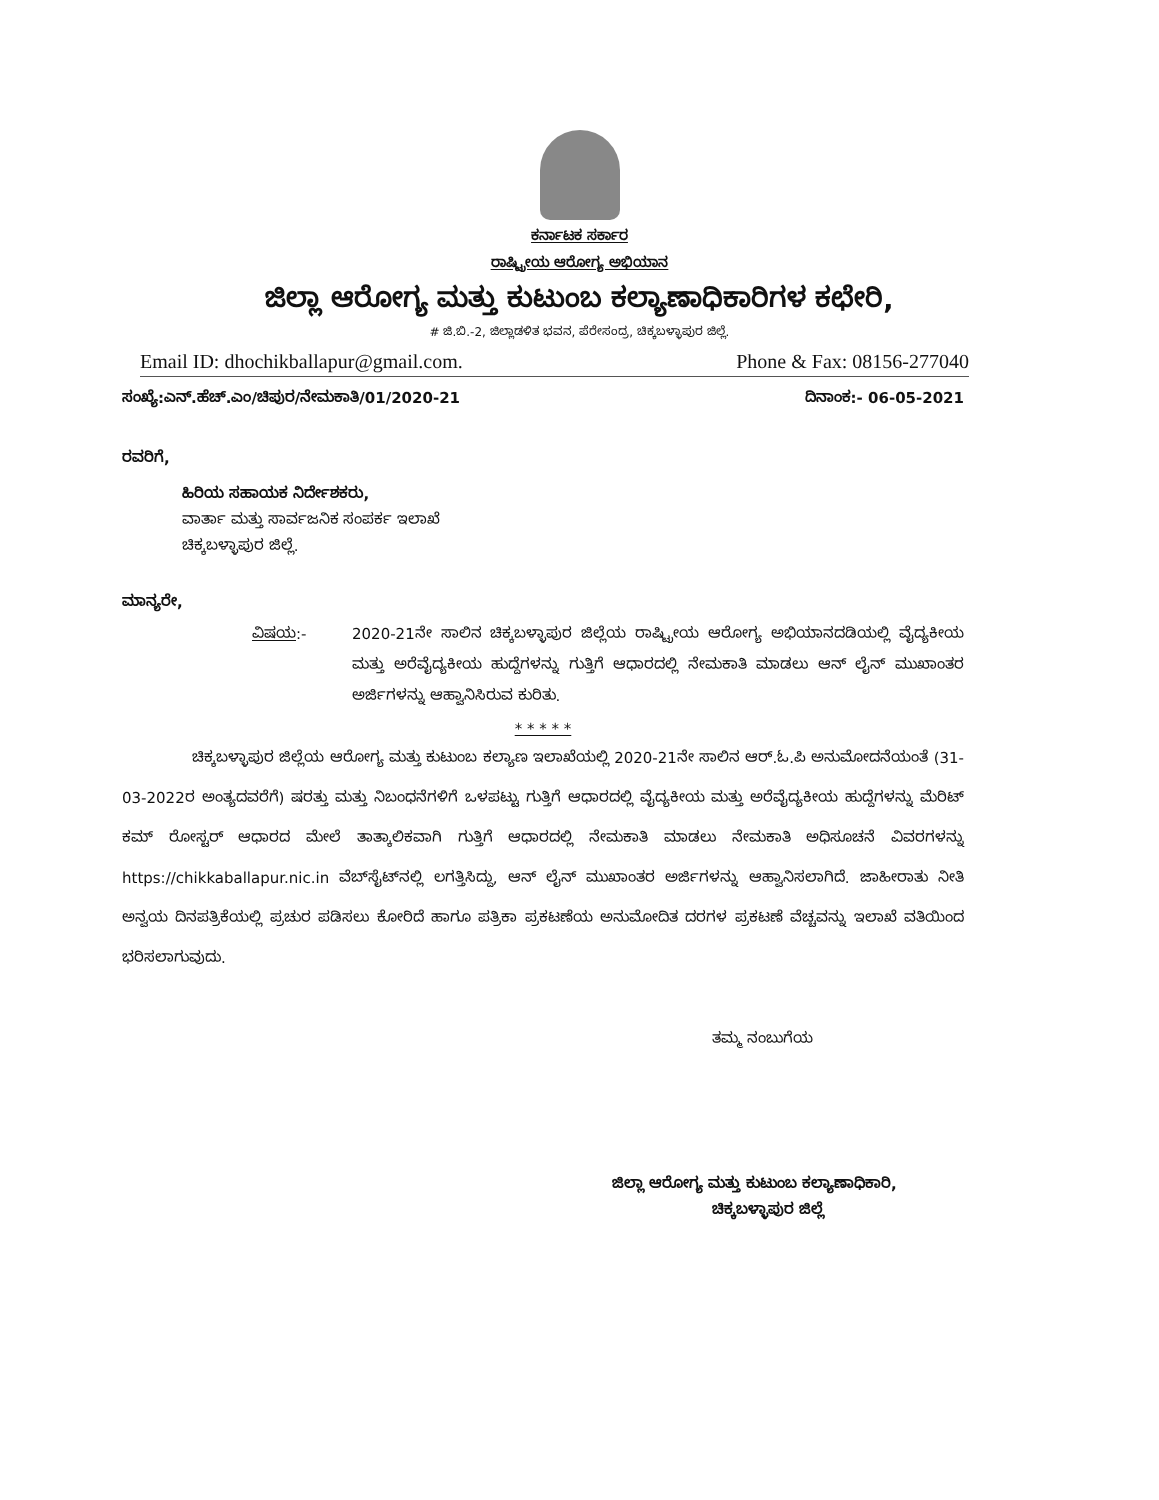ಕರ್ನಾಟಕ ಸರ್ಕಾರ
ರಾಷ್ಟ್ರೀಯ ಆರೋಗ್ಯ ಅಭಿಯಾನ
ಜಿಲ್ಲಾ ಆರೋಗ್ಯ ಮತ್ತು ಕುಟುಂಬ ಕಲ್ಯಾಣಾಧಿಕಾರಿಗಳ ಕಛೇರಿ,
# ಜಿ.ಬಿ.-2, ಜಿಲ್ಲಾಡಳಿತ ಭವನ, ಪೆರೇಸಂದ್ರ, ಚಿಕ್ಕಬಳ್ಳಾಪುರ ಜಿಲ್ಲೆ.
Email ID: dhochikballapur@gmail.com. Phone & Fax: 08156-277040
ಸಂಖ್ಯೆ:ಎನ್.ಹೆಚ್.ಎಂ/ಚಿಪುರ/ನೇಮಕಾತಿ/01/2020-21 ದಿನಾಂಕ:- 06-05-2021
ರವರಿಗೆ,
ಹಿರಿಯ ಸಹಾಯಕ ನಿರ್ದೇಶಕರು,
ವಾರ್ತಾ ಮತ್ತು ಸಾರ್ವಜನಿಕ ಸಂಪರ್ಕ ಇಲಾಖೆ
ಚಿಕ್ಕಬಳ್ಳಾಪುರ ಜಿಲ್ಲೆ.
ಮಾನ್ಯರೇ,
ವಿಷಯ:- 2020-21ನೇ ಸಾಲಿನ ಚಿಕ್ಕಬಳ್ಳಾಪುರ ಜಿಲ್ಲೆಯ ರಾಷ್ಟ್ರೀಯ ಆರೋಗ್ಯ ಅಭಿಯಾನದಡಿಯಲ್ಲಿ ವೈದ್ಯಕೀಯ ಮತ್ತು ಅರೆವೈದ್ಯಕೀಯ ಹುದ್ದೆಗಳನ್ನು ಗುತ್ತಿಗೆ ಆಧಾರದಲ್ಲಿ ನೇಮಕಾತಿ ಮಾಡಲು ಆನ್ ಲೈನ್ ಮುಖಾಂತರ ಅರ್ಜಿಗಳನ್ನು ಆಹ್ವಾನಿಸಿರುವ ಕುರಿತು.
* * * * *
ಚಿಕ್ಕಬಳ್ಳಾಪುರ ಜಿಲ್ಲೆಯ ಆರೋಗ್ಯ ಮತ್ತು ಕುಟುಂಬ ಕಲ್ಯಾಣ ಇಲಾಖೆಯಲ್ಲಿ 2020-21ನೇ ಸಾಲಿನ ಆರ್.ಓ.ಪಿ ಅನುಮೋದನೆಯಂತೆ (31-03-2022ರ ಅಂತ್ಯದವರೆಗೆ) ಷರತ್ತು ಮತ್ತು ನಿಬಂಧನೆಗಳಿಗೆ ಒಳಪಟ್ಟು ಗುತ್ತಿಗೆ ಆಧಾರದಲ್ಲಿ ವೈದ್ಯಕೀಯ ಮತ್ತು ಅರೆವೈದ್ಯಕೀಯ ಹುದ್ದೆಗಳನ್ನು ಮೆರಿಟ್ ಕಮ್ ರೋಸ್ಟರ್ ಆಧಾರದ ಮೇಲೆ ತಾತ್ಕಾಲಿಕವಾಗಿ ಗುತ್ತಿಗೆ ಆಧಾರದಲ್ಲಿ ನೇಮಕಾತಿ ಮಾಡಲು ನೇಮಕಾತಿ ಅಧಿಸೂಚನೆ ವಿವರಗಳನ್ನು https://chikkaballapur.nic.in ವೆಬ್‌ಸೈಟ್‌ನಲ್ಲಿ ಲಗತ್ತಿಸಿದ್ದು, ಆನ್ ಲೈನ್ ಮುಖಾಂತರ ಅರ್ಜಿಗಳನ್ನು ಆಹ್ವಾನಿಸಲಾಗಿದೆ. ಜಾಹೀರಾತು ನೀತಿ ಅನ್ವಯ ದಿನಪತ್ರಿಕೆಯಲ್ಲಿ ಪ್ರಚುರ ಪಡಿಸಲು ಕೋರಿದೆ ಹಾಗೂ ಪತ್ರಿಕಾ ಪ್ರಕಟಣೆಯ ಅನುಮೋದಿತ ದರಗಳ ಪ್ರಕಟಣೆ ವೆಚ್ಚವನ್ನು ಇಲಾಖೆ ವತಿಯಿಂದ ಭರಿಸಲಾಗುವುದು.
ತಮ್ಮ ನಂಬುಗೆಯ
ಜಿಲ್ಲಾ ಆರೋಗ್ಯ ಮತ್ತು ಕುಟುಂಬ ಕಲ್ಯಾಣಾಧಿಕಾರಿ,
ಚಿಕ್ಕಬಳ್ಳಾಪುರ ಜಿಲ್ಲೆ